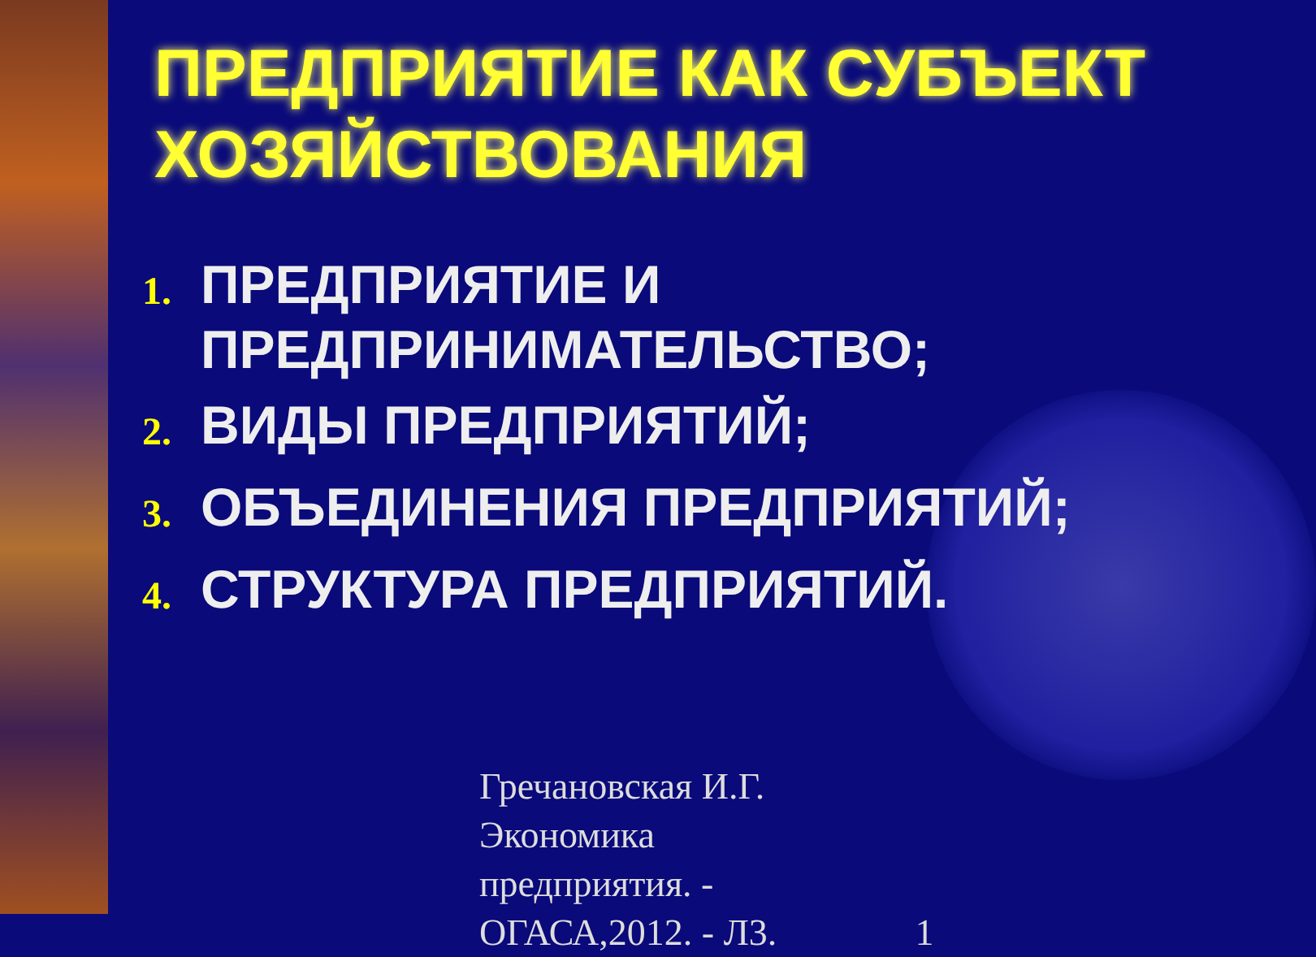ПРЕДПРИЯТИЕ КАК СУБЪЕКТ ХОЗЯЙСТВОВАНИЯ
1. ПРЕДПРИЯТИЕ И ПРЕДПРИНИМАТЕЛЬСТВО;
2. ВИДЫ ПРЕДПРИЯТИЙ;
3. ОБЪЕДИНЕНИЯ ПРЕДПРИЯТИЙ;
4. СТРУКТУРА ПРЕДПРИЯТИЙ.
Гречановская И.Г.
Экономика
предприятия. -
ОГАСА,2012. - Л3.
1